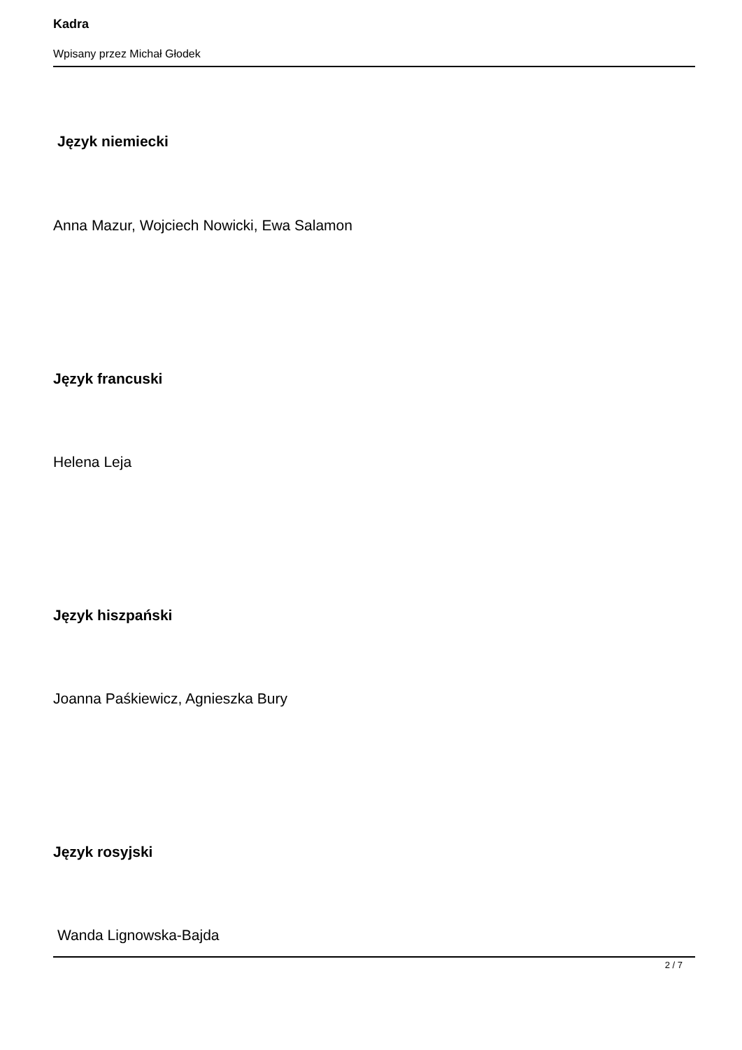Kadra
Wpisany przez Michał Głodek
Język niemiecki
Anna Mazur, Wojciech Nowicki, Ewa Salamon
Język francuski
Helena Leja
Język hiszpański
Joanna Paśkiewicz, Agnieszka Bury
Język rosyjski
Wanda Lignowska-Bajda
2 / 7